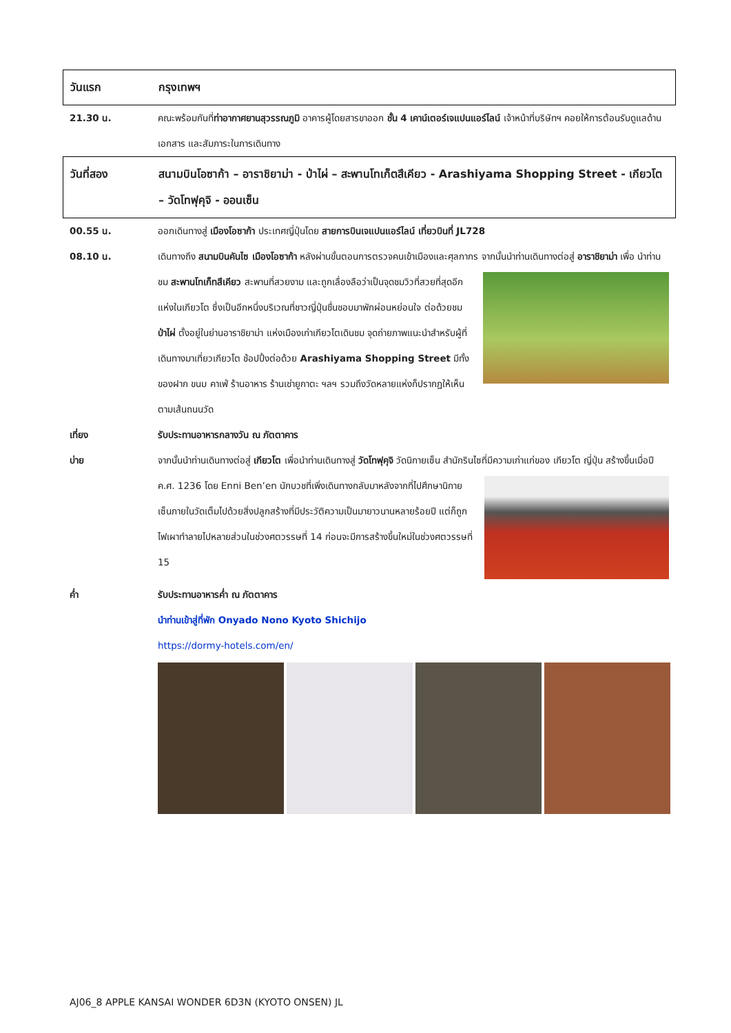วันแรก กรุงเทพฯ
21.30 น. คณะพร้อมกันที่ท่าอากาศยานสุวรรณภูมิ อาคารผู้โดยสารขาออก ชั้น 4 เคาน์เตอร์เจแปนแอร์ไลน์ เจ้าหน้าที่บริษัทฯ คอยให้การต้อนรับดูแลด้านเอกสาร และสัมภาระในการเดินทาง
วันที่สอง สนามบินโอซาก้า – อาราชิยาม่า - ป่าไผ่ – สะพานโทเก็ตสึเคียว - Arashiyama Shopping Street - เกียวโต – วัดโทฟุคุจิ - ออนเซ็น
00.55 น. ออกเดินทางสู่ เมืองโอซาก้า ประเทศญี่ปุ่นโดย สายการบินเจแปนแอร์ไลน์ เที่ยวบินที่ JL728
08.10 น. เดินทางถึง สนามบินคันไซ เมืองโอซาก้า หลังผ่านขั้นตอนการตรวจคนเข้าเมืองและศุลกากร จากนั้นนำท่านเดินทางต่อสู่ อาราชิยาม่า เพื่อ นำท่านชม สะพานโทเก็ทสึเคียว สะพานที่
สวยงาม และถูกเลื่องลือว่าเป็นจุดชมวิวที่สวยที่สุดอีกแห่งในเกียวโต ซึ่งเป็นอีกหนึ่งบริเวณที่ชาวญี่ปุ่นชื่นชอบมาพักผ่อนหย่อนใจ ต่อด้วยชม ป่าไผ่ ตั้งอยู่ในย่านอาราชิยาม่า แห่งเมืองเก่าเกียวโตเดินชม จุดถ่ายภาพแนะนำสำหรับผู้ที่เดินทางมาเที่ยวเกียวโต ช้อปปิ้งต่อด้วย Arashiyama Shopping Street มีทั้งของฝาก ขนม คาเฟ่ ร้านอาหาร ร้านเช่ายูกาตะ ฯลฯ รวมถึงวัดหลายแห่งก็ปรากฏให้เห็นตามเส้นถนนวัด
เที่ยง รับประทานอาหารกลางวัน ณ ภัตตาคาร
บ่าย จากนั้นนำท่านเดินทางต่อสู่ เกียวโต เพื่อนำท่านเดินทางสู่ วัดโทฟุคุจิ วัดนิกายเซ็น สำนักรินไซที่มีความเก่าแก่ของ
เกียวโต ญี่ปุ่น สร้างขึ้นเมื่อปี ค.ศ. 1236 โดย Enni Ben’en นักบวชที่เพิ่งเดินทางกลับมาหลังจากที่ไปศึกษานิกายเซ็นภายในวัดเต็มไปด้วยสิ่งปลูกสร้างที่มีประวัติความเป็นมายาวนานหลายร้อยปี แต่ก็ถูกไฟเผาทำลายไปหลายส่วนในช่วงศตวรรษที่ 14 ก่อนจะมีการสร้างขึ้นใหม่ในช่วงศตวรรษที่ 15
ค่ำ รับประทานอาหารค่ำ ณ ภัตตาคาร
นำท่านเข้าสู่ที่พัก Onyado Nono Kyoto Shichijo
https://dormy-hotels.com/en/
AJ06_8 APPLE KANSAI WONDER 6D3N (KYOTO ONSEN) JL